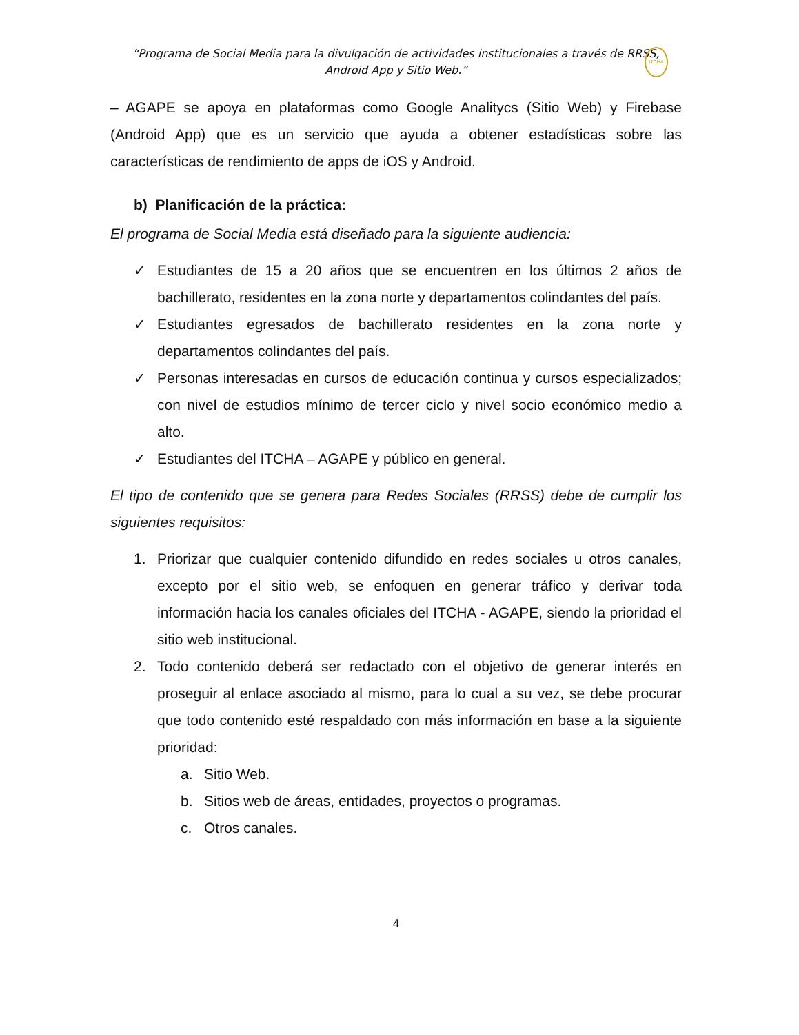“Programa de Social Media para la divulgación de actividades institucionales a través de RRSS,
Android App y Sitio Web.”
ITCHA
– AGAPE se apoya en plataformas como Google Analitycs (Sitio Web) y Firebase (Android App) que es un servicio que ayuda a obtener estadísticas sobre las características de rendimiento de apps de iOS y Android.
b) Planificación de la práctica:
El programa de Social Media está diseñado para la siguiente audiencia:
✓ Estudiantes de 15 a 20 años que se encuentren en los últimos 2 años de bachillerato, residentes en la zona norte y departamentos colindantes del país.
✓ Estudiantes egresados de bachillerato residentes en la zona norte y departamentos colindantes del país.
✓ Personas interesadas en cursos de educación continua y cursos especializados; con nivel de estudios mínimo de tercer ciclo y nivel socio económico medio a alto.
✓ Estudiantes del ITCHA – AGAPE y público en general.
El tipo de contenido que se genera para Redes Sociales (RRSS) debe de cumplir los siguientes requisitos:
1. Priorizar que cualquier contenido difundido en redes sociales u otros canales, excepto por el sitio web, se enfoquen en generar tráfico y derivar toda información hacia los canales oficiales del ITCHA - AGAPE, siendo la prioridad el sitio web institucional.
2. Todo contenido deberá ser redactado con el objetivo de generar interés en proseguir al enlace asociado al mismo, para lo cual a su vez, se debe procurar que todo contenido esté respaldado con más información en base a la siguiente prioridad:
a. Sitio Web.
b. Sitios web de áreas, entidades, proyectos o programas.
c. Otros canales.
4